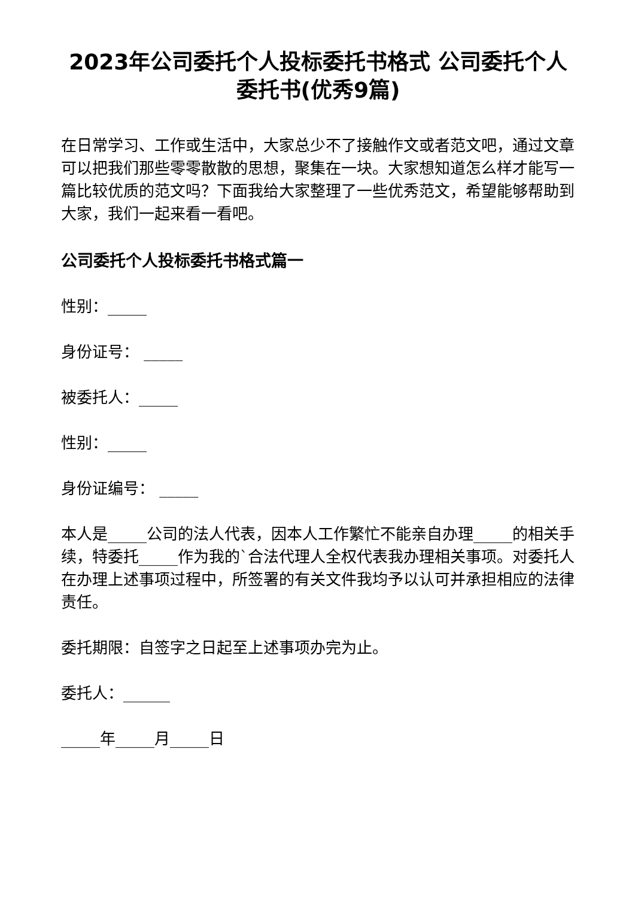2023年公司委托个人投标委托书格式 公司委托个人委托书(优秀9篇)
在日常学习、工作或生活中，大家总少不了接触作文或者范文吧，通过文章可以把我们那些零零散散的思想，聚集在一块。大家想知道怎么样才能写一篇比较优质的范文吗？下面我给大家整理了一些优秀范文，希望能够帮助到大家，我们一起来看一看吧。
公司委托个人投标委托书格式篇一
性别：_____
身份证号： _____
被委托人：_____
性别：_____
身份证编号： _____
本人是_____公司的法人代表，因本人工作繁忙不能亲自办理_____的相关手续，特委托_____作为我的`合法代理人全权代表我办理相关事项。对委托人在办理上述事项过程中，所签署的有关文件我均予以认可并承担相应的法律责任。
委托期限：自签字之日起至上述事项办完为止。
委托人：______
_____年_____月_____日